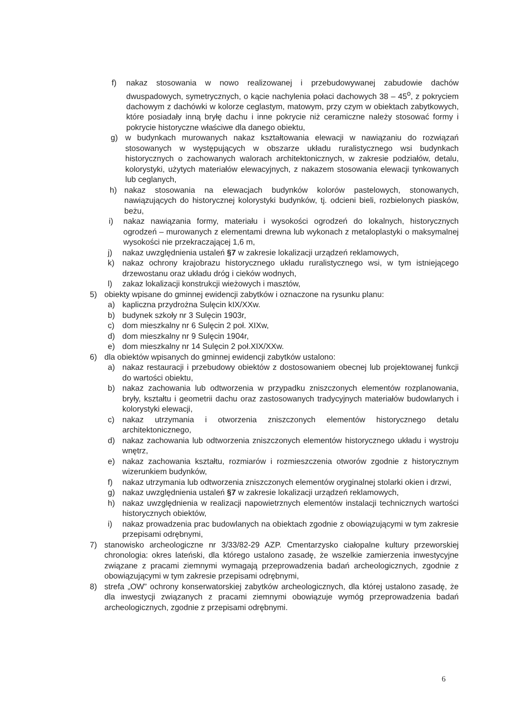f) nakaz stosowania w nowo realizowanej i przebudowywanej zabudowie dachów dwuspadowych, symetrycznych, o kącie nachylenia połaci dachowych 38 – 45<sup>o</sup>, z pokryciem dachowym z dachówki w kolorze ceglastym, matowym, przy czym w obiektach zabytkowych, które posiadały inną bryłę dachu i inne pokrycie niż ceramiczne należy stosować formy i pokrycie historyczne właściwe dla danego obiektu,
g) w budynkach murowanych nakaz kształtowania elewacji w nawiązaniu do rozwiązań stosowanych w występujących w obszarze układu ruralistycznego wsi budynkach historycznych o zachowanych walorach architektonicznych, w zakresie podziałów, detalu, kolorystyki, użytych materiałów elewacyjnych, z nakazem stosowania elewacji tynkowanych lub ceglanych,
h) nakaz stosowania na elewacjach budynków kolorów pastelowych, stonowanych, nawiązujących do historycznej kolorystyki budynków, tj. odcieni bieli, rozbielonych piasków, beżu,
i) nakaz nawiązania formy, materiału i wysokości ogrodzeń do lokalnych, historycznych ogrodzeń – murowanych z elementami drewna lub wykonach z metaloplastyki o maksymalnej wysokości nie przekraczającej 1,6 m,
j) nakaz uwzględnienia ustaleń §7 w zakresie lokalizacji urządzeń reklamowych,
k) nakaz ochrony krajobrazu historycznego układu ruralistycznego wsi, w tym istniejącego drzewostanu oraz układu dróg i cieków wodnych,
l) zakaz lokalizacji konstrukcji wieżowych i masztów,
5) obiekty wpisane do gminnej ewidencji zabytków i oznaczone na rysunku planu:
a) kapliczna przydrożna Sulęcin kIX/XXw.
b) budynek szkoły nr 3 Sulęcin 1903r,
c) dom mieszkalny nr 6 Sulęcin 2 poł. XIXw,
d) dom mieszkalny nr 9 Sulęcin 1904r,
e) dom mieszkalny nr 14 Sulęcin 2 poł.XIX/XXw.
6) dla obiektów wpisanych do gminnej ewidencji zabytków ustalono:
a) nakaz restauracji i przebudowy obiektów z dostosowaniem obecnej lub projektowanej funkcji do wartości obiektu,
b) nakaz zachowania lub odtworzenia w przypadku zniszczonych elementów rozplanowania, bryły, kształtu i geometrii dachu oraz zastosowanych tradycyjnych materiałów budowlanych i kolorystyki elewacji,
c) nakaz utrzymania i otworzenia zniszczonych elementów historycznego detalu architektonicznego,
d) nakaz zachowania lub odtworzenia zniszczonych elementów historycznego układu i wystroju wnętrz,
e) nakaz zachowania kształtu, rozmiarów i rozmieszczenia otworów zgodnie z historycznym wizerunkiem budynków,
f) nakaz utrzymania lub odtworzenia zniszczonych elementów oryginalnej stolarki okien i drzwi,
g) nakaz uwzględnienia ustaleń §7 w zakresie lokalizacji urządzeń reklamowych,
h) nakaz uwzględnienia w realizacji napowietrznych elementów instalacji technicznych wartości historycznych obiektów,
i) nakaz prowadzenia prac budowlanych na obiektach zgodnie z obowiązującymi w tym zakresie przepisami odrębnymi,
7) stanowisko archeologiczne nr 3/33/82-29 AZP. Cmentarzysko ciałopalne kultury przeworskiej chronologia: okres lateński, dla którego ustalono zasadę, że wszelkie zamierzenia inwestycyjne związane z pracami ziemnymi wymagają przeprowadzenia badań archeologicznych, zgodnie z obowiązującymi w tym zakresie przepisami odrębnymi,
8) strefa „OW” ochrony konserwatorskiej zabytków archeologicznych, dla której ustalono zasadę, że dla inwestycji związanych z pracami ziemnymi obowiązuje wymóg przeprowadzenia badań archeologicznych, zgodnie z przepisami odrębnymi.
6